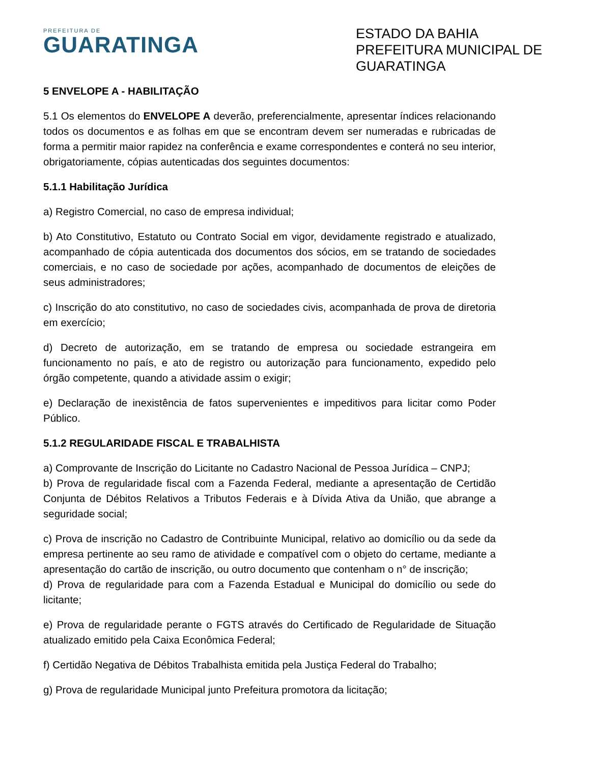PREFEITURA DE
GUARATINGA
ESTADO DA BAHIA
PREFEITURA MUNICIPAL DE GUARATINGA
5 ENVELOPE A - HABILITAÇÃO
5.1 Os elementos do ENVELOPE A deverão, preferencialmente, apresentar índices relacionando todos os documentos e as folhas em que se encontram devem ser numeradas e rubricadas de forma a permitir maior rapidez na conferência e exame correspondentes e conterá no seu interior, obrigatoriamente, cópias autenticadas dos seguintes documentos:
5.1.1 Habilitação Jurídica
a) Registro Comercial, no caso de empresa individual;
b) Ato Constitutivo, Estatuto ou Contrato Social em vigor, devidamente registrado e atualizado, acompanhado de cópia autenticada dos documentos dos sócios, em se tratando de sociedades comerciais, e no caso de sociedade por ações, acompanhado de documentos de eleições de seus administradores;
c) Inscrição do ato constitutivo, no caso de sociedades civis, acompanhada de prova de diretoria em exercício;
d) Decreto de autorização, em se tratando de empresa ou sociedade estrangeira em funcionamento no país, e ato de registro ou autorização para funcionamento, expedido pelo órgão competente, quando a atividade assim o exigir;
e) Declaração de inexistência de fatos supervenientes e impeditivos para licitar como Poder Público.
5.1.2 REGULARIDADE FISCAL E TRABALHISTA
a) Comprovante de Inscrição do Licitante no Cadastro Nacional de Pessoa Jurídica – CNPJ;
b) Prova de regularidade fiscal com a Fazenda Federal, mediante a apresentação de Certidão Conjunta de Débitos Relativos a Tributos Federais e à Dívida Ativa da União, que abrange a seguridade social;
c) Prova de inscrição no Cadastro de Contribuinte Municipal, relativo ao domicílio ou da sede da empresa pertinente ao seu ramo de atividade e compatível com o objeto do certame, mediante a apresentação do cartão de inscrição, ou outro documento que contenham o n° de inscrição;
d) Prova de regularidade para com a Fazenda Estadual e Municipal do domicílio ou sede do licitante;
e) Prova de regularidade perante o FGTS através do Certificado de Regularidade de Situação atualizado emitido pela Caixa Econômica Federal;
f) Certidão Negativa de Débitos Trabalhista emitida pela Justiça Federal do Trabalho;
g) Prova de regularidade Municipal junto Prefeitura promotora da licitação;